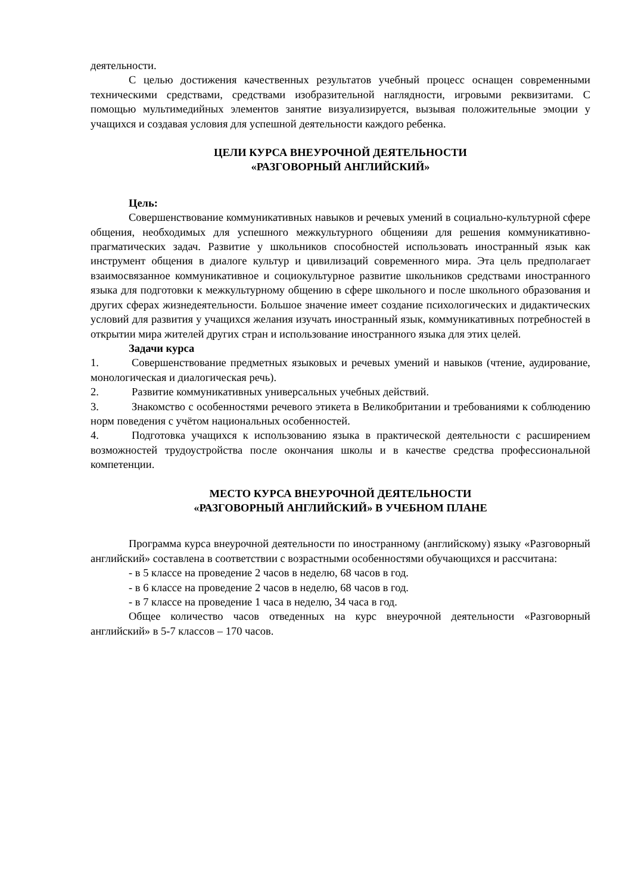деятельности.
С целью достижения качественных результатов учебный процесс оснащен современными техническими средствами, средствами изобразительной наглядности, игровыми реквизитами. С помощью мультимедийных элементов занятие визуализируется, вызывая положительные эмоции у учащихся и создавая условия для успешной деятельности каждого ребенка.
ЦЕЛИ КУРСА ВНЕУРОЧНОЙ ДЕЯТЕЛЬНОСТИ
«РАЗГОВОРНЫЙ АНГЛИЙСКИЙ»
Цель:
Совершенствование коммуникативных навыков и речевых умений в социально-культурной сфере общения, необходимых для успешного межкультурного общенияи для решения коммуникативно-прагматических задач. Развитие у школьников способностей использовать иностранный язык как инструмент общения в диалоге культур и цивилизаций современного мира. Эта цель предполагает взаимосвязанное коммуникативное и социокультурное развитие школьников средствами иностранного языка для подготовки к межкультурному общению в сфере школьного и после школьного образования и других сферах жизнедеятельности. Большое значение имеет создание психологических и дидактических условий для развития у учащихся желания изучать иностранный язык, коммуникативных потребностей в открытии мира жителей других стран и использование иностранного языка для этих целей.
Задачи курса
1. Совершенствование предметных языковых и речевых умений и навыков (чтение, аудирование, монологическая и диалогическая речь).
2. Развитие коммуникативных универсальных учебных действий.
3. Знакомство с особенностями речевого этикета в Великобритании и требованиями к соблюдению норм поведения с учётом национальных особенностей.
4. Подготовка учащихся к использованию языка в практической деятельности с расширением возможностей трудоустройства после окончания школы и в качестве средства профессиональной компетенции.
МЕСТО КУРСА ВНЕУРОЧНОЙ ДЕЯТЕЛЬНОСТИ
«РАЗГОВОРНЫЙ АНГЛИЙСКИЙ» В УЧЕБНОМ ПЛАНЕ
Программа курса внеурочной деятельности по иностранному (английскому) языку «Разговорный английский» составлена в соответствии с возрастными особенностями обучающихся и рассчитана:
- в 5 классе на проведение 2 часов в неделю, 68 часов в год.
- в 6 классе на проведение 2 часов в неделю, 68 часов в год.
- в 7 классе на проведение 1 часа в неделю, 34 часа в год.
Общее количество часов отведенных на курс внеурочной деятельности «Разговорный английский» в 5-7 классов – 170 часов.